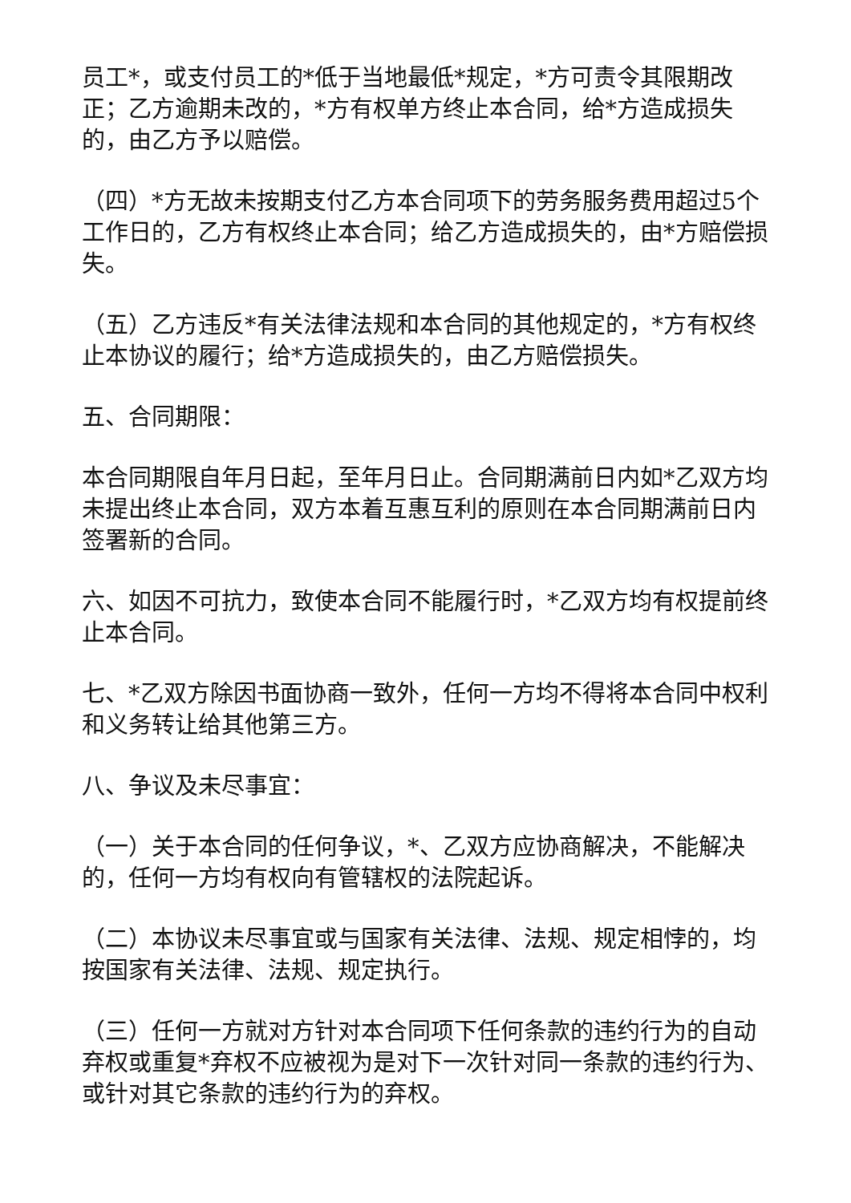员工*，或支付员工的*低于当地最低*规定，*方可责令其限期改正；乙方逾期未改的，*方有权单方终止本合同，给*方造成损失的，由乙方予以赔偿。
（四）*方无故未按期支付乙方本合同项下的劳务服务费用超过5个工作日的，乙方有权终止本合同；给乙方造成损失的，由*方赔偿损失。
（五）乙方违反*有关法律法规和本合同的其他规定的，*方有权终止本协议的履行；给*方造成损失的，由乙方赔偿损失。
五、合同期限：
本合同期限自年月日起，至年月日止。合同期满前日内如*乙双方均未提出终止本合同，双方本着互惠互利的原则在本合同期满前日内签署新的合同。
六、如因不可抗力，致使本合同不能履行时，*乙双方均有权提前终止本合同。
七、*乙双方除因书面协商一致外，任何一方均不得将本合同中权利和义务转让给其他第三方。
八、争议及未尽事宜：
（一）关于本合同的任何争议，*、乙双方应协商解决，不能解决的，任何一方均有权向有管辖权的法院起诉。
（二）本协议未尽事宜或与国家有关法律、法规、规定相悖的，均按国家有关法律、法规、规定执行。
（三）任何一方就对方针对本合同项下任何条款的违约行为的自动弃权或重复*弃权不应被视为是对下一次针对同一条款的违约行为、或针对其它条款的违约行为的弃权。